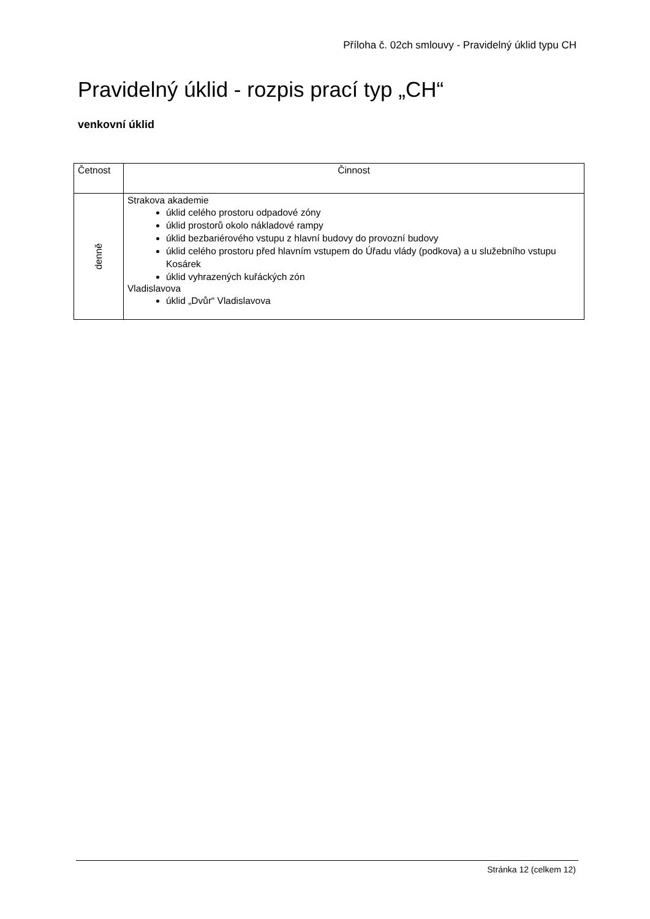Příloha č. 02ch smlouvy - Pravidelný úklid typu CH
Pravidelný úklid - rozpis prací typ „CH“
venkovní úklid
| Četnost | Činnost |
| --- | --- |
| denně | Strakova akademie úklid celého prostoru odpadové zóny úklid prostorů okolo nákladové rampy úklid bezbariérového vstupu z hlavní budovy do provozní budovy úklid celého prostoru před hlavním vstupem do Úřadu vlády (podkova) a u služebního vstupu Kosárek úklid vyhrazených kuřáckých zón Vladislavova úklid „Dvůr“ Vladislavova |
Stránka 12 (celkem 12)